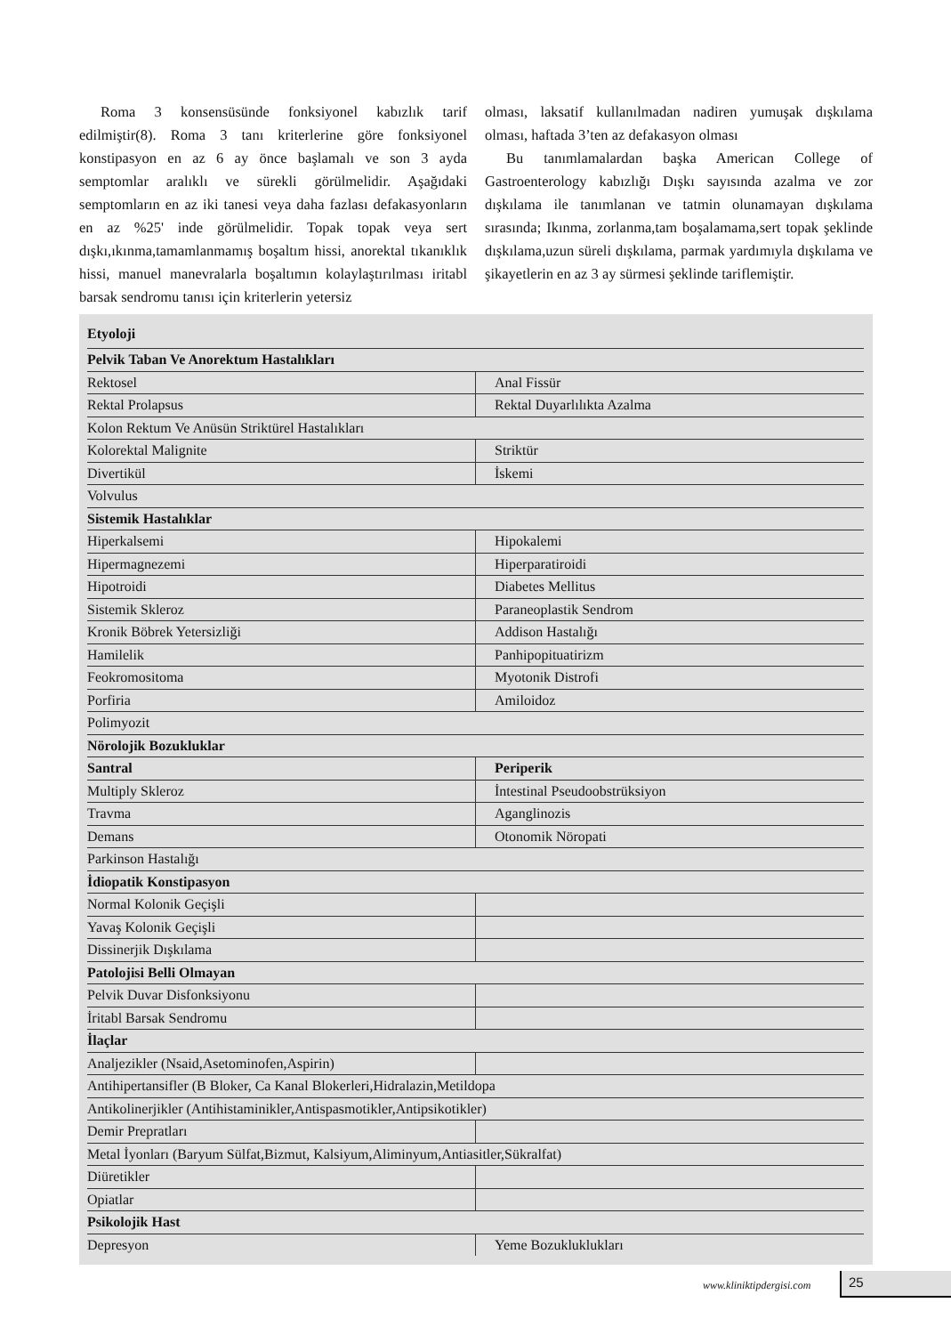Roma 3 konsensüsünde fonksiyonel kabızlık tarif edilmiştir(8). Roma 3 tanı kriterlerine göre fonksiyonel konstipasyon en az 6 ay önce başlamalı ve son 3 ayda semptomlar aralıklı ve sürekli görülmelidir. Aşağıdaki semptomların en az iki tanesi veya daha fazlası defakasyonların en az %25' inde görülmelidir. Topak topak veya sert dışkı,ıkınma,tamamlanmamış boşaltım hissi, anorektal tıkanıklık hissi, manuel manevralarla boşaltımın kolaylaştırılması iritabl barsak sendromu tanısı için kriterlerin yetersiz
olması, laksatif kullanılmadan nadiren yumuşak dışkılama olması, haftada 3’ten az defakasyon olması
Bu tanımlamalardan başka American College of Gastroenterology kabızlığı Dışkı sayısında azalma ve zor dışkılama ile tanımlanan ve tatmin olunamayan dışkılama sırasında; Ikınma, zorlanma,tam boşalamama,sert topak şeklinde dışkılama,uzun süreli dışkılama, parmak yardımıyla dışkılama ve şikayetlerin en az 3 ay sürmesi şeklinde tariflemiştir.
| Etyoloji | |
| Pelvik Taban Ve Anorektum Hastalıkları | |
| Rektosel | Anal Fissür |
| Rektal Prolapsus | Rektal Duyarlılıkta Azalma |
| Kolon Rektum Ve Anüsün Striktürel Hastalıkları | |
| Kolorektal Malignite | Striktür |
| Divertikül | İskemi |
| Volvulus | |
| Sistemik Hastalıklar | |
| Hiperkalsemi | Hipokalemi |
| Hipermagnezemi | Hiperparatiroidi |
| Hipotroidi | Diabetes Mellitus |
| Sistemik Skleroz | Paraneoplastik Sendrom |
| Kronik Böbrek Yetersizliği | Addison Hastalığı |
| Hamilelik | Panhipopituatirizm |
| Feokromositoma | Myotonik Distrofi |
| Porfiria | Amiloidoz |
| Polimyozit | |
| Nörolojik Bozukluklar | |
| Santral | Periperik |
| Multiply Skleroz | İntestinal Pseudoobstrüksiyon |
| Travma | Aganglinozis |
| Demans | Otonomik Nöropati |
| Parkinson Hastalığı | |
| İdiopatik Konstipasyon | |
| Normal Kolonik Geçişli | |
| Yavaş Kolonik Geçişli | |
| Dissinerjik Dışkılama | |
| Patolojisi Belli Olmayan | |
| Pelvik Duvar Disfonksiyonu | |
| İritabl Barsak Sendromu | |
| İlaçlar | |
| Analjezikler (Nsaid,Asetominofen,Aspirin) | |
| Antihipertansifler (B Bloker, Ca Kanal Blokerleri,Hidralazin,Metildopa | |
| Antikolinerjikler (Antihistaminikler,Antispasmotikler,Antipsikotikler) | |
| Demir Prepratları | |
| Metal İyonları (Baryum Sülfat,Bizmut, Kalsiyum,Aliminyum,Antiasitler,Sükralfat) | |
| Diüretikler | |
| Opiatlar | |
| Psikolojik Hast | |
| Depresyon | Yeme Bozukluklukları |
www.kliniktipdergisi.com 25